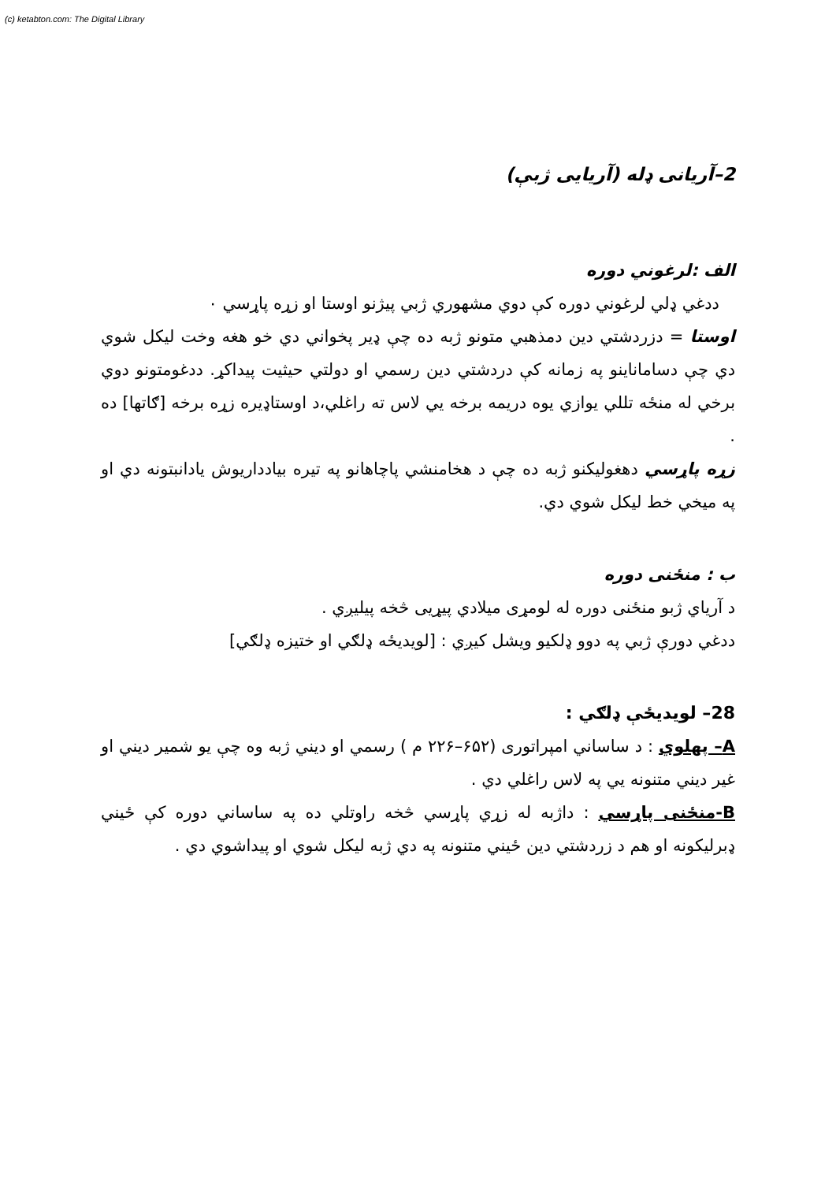(c) ketabton.com: The Digital Library
2–آریانی ډله (آریایی ژبې)
الف :لرغوني دوره
ددغي ډلي لرغوني دوره کې دوي مشهوري ژبي پيژنو اوستا او زړه پاړسي ٠
اوستا = دزردشتي دين دمذهبي متونو ژبه ده چې ډير پخواني دي خو هغه وخت ليکل شوي دي چې دساماناينو په زمانه کې دردشتي دين رسمي او دولتي حيثيت پيداکړ. ددغومتونو دوي برخي له منځه تللي يوازي يوه دريمه برخه يي لاس ته راغلي،د اوستاډيره زړه برخه [ګاتها] ده .
زړه پاړسي دهغوليکنو ژبه ده چې د هخامنشي پاچاهانو په تيره بيادداريوش يادانبتونه دي او په ميخي خط ليکل شوي دي.
ب : منځنی دوره
د آرياي ژبو منځنی دوره له لومړی ميلادي پيړيی څخه پيليږي .
ددغي دورې ژبي په دوو ډلکيو ويشل کيږي : [لويديځه ډلګي او ختيزه ډلګي]
28– لويديځې ډلګي :
A– پهلوي : د ساساني امپراتوری (۶۵۲–۲۲۶ م ) رسمي او ديني ژبه وه چې يو شمير ديني او غير ديني متنونه يي په لاس راغلي دي .
B-منځنی پاړسي : داژبه له زړي پاړسي څخه راوتلي ده په ساساني دوره کې ځيني ډبرليکونه او هم د زردشتي دين ځيني متنونه په دي ژبه ليکل شوي او پيداشوي دي .